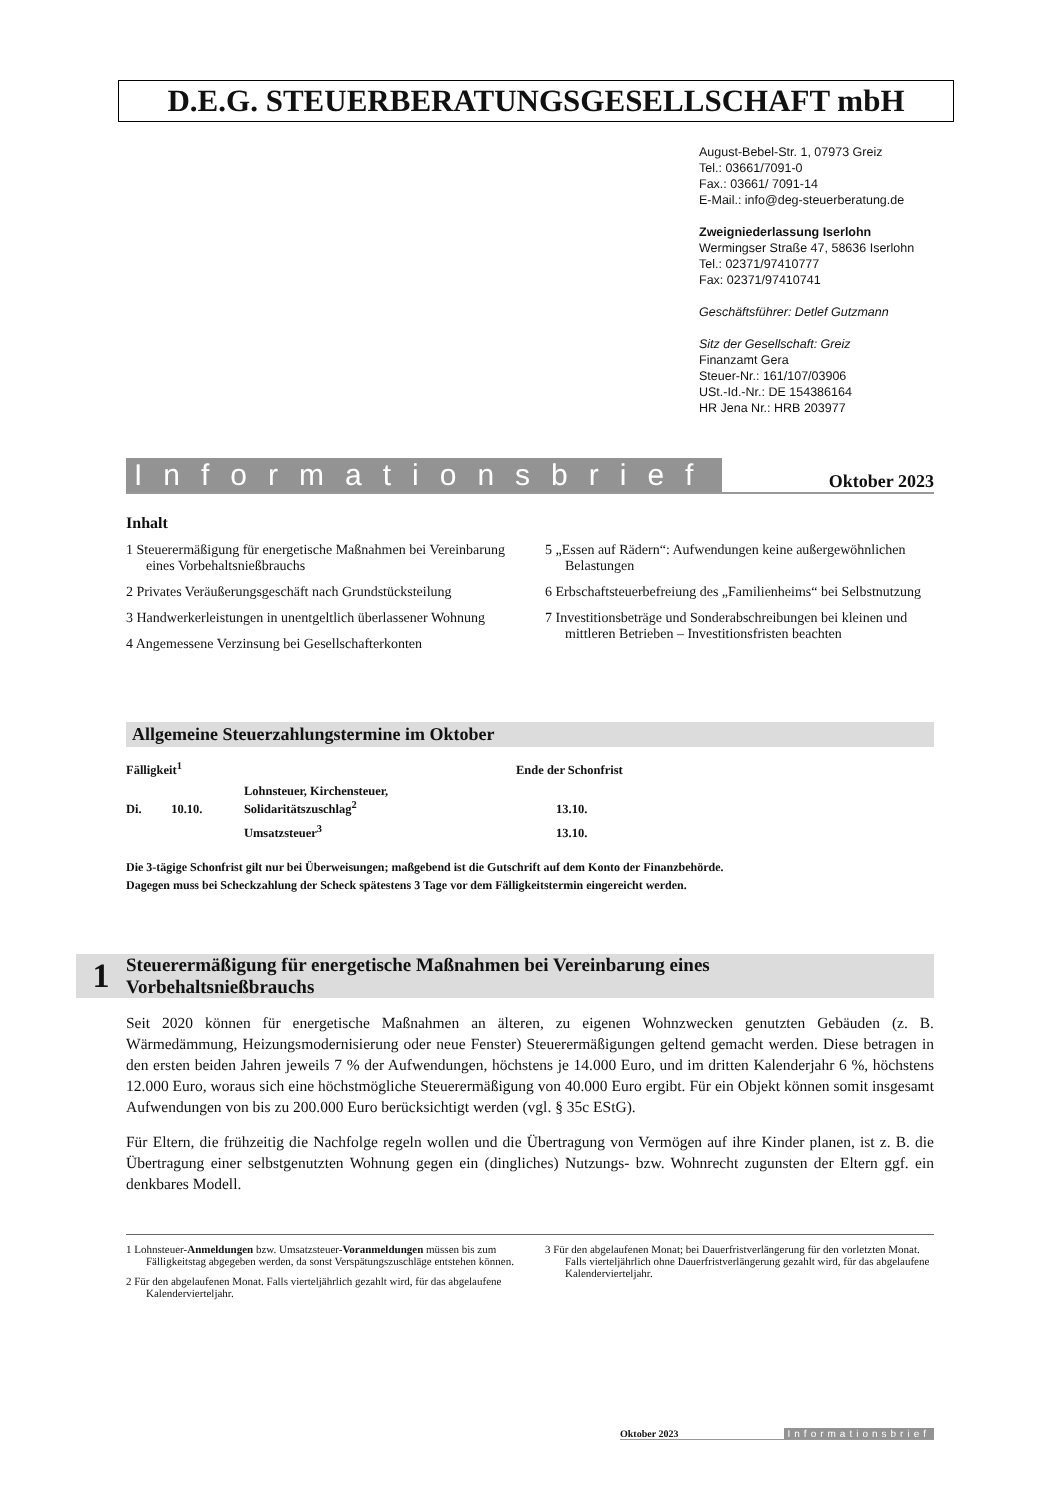D.E.G. STEUERBERATUNGSGESELLSCHAFT mbH
August-Bebel-Str. 1, 07973 Greiz
Tel.: 03661/7091-0
Fax.: 03661/ 7091-14
E-Mail.: info@deg-steuerberatung.de
Zweigniederlassung Iserlohn
Wermingser Straße 47, 58636 Iserlohn
Tel.: 02371/97410777
Fax: 02371/97410741
Geschäftsführer: Detlef Gutzmann
Sitz der Gesellschaft: Greiz
Finanzamt Gera
Steuer-Nr.: 161/107/03906
USt.-Id.-Nr.: DE 154386164
HR Jena Nr.: HRB 203977
Informationsbrief Oktober 2023
Inhalt
1 Steuerermäßigung für energetische Maßnahmen bei Vereinbarung eines Vorbehaltsnießbrauchs
2 Privates Veräußerungsgeschäft nach Grundstücksteilung
3 Handwerkerleistungen in unentgeltlich überlassener Wohnung
4 Angemessene Verzinsung bei Gesellschafterkonten
5 „Essen auf Rädern“: Aufwendungen keine außergewöhnlichen Belastungen
6 Erbschaftsteuerbefreiung des „Familienheims“ bei Selbstnutzung
7 Investitionsbeträge und Sonderabschreibungen bei kleinen und mittleren Betrieben – Investitionsfristen beachten
Allgemeine Steuerzahlungstermine im Oktober
| Fälligkeit<sup>1</sup> | | | Ende der Schonfrist |
| --- | --- | --- | --- |
| Di. | 10.10. | Lohnsteuer, Kirchensteuer, Solidaritätszuschlag<sup>2</sup> | 13.10. |
| | | Umsatzsteuer<sup>3</sup> | 13.10. |
Die 3-tägige Schonfrist gilt nur bei Überweisungen; maßgebend ist die Gutschrift auf dem Konto der Finanzbehörde.
Dagegen muss bei Scheckzahlung der Scheck spätestens 3 Tage vor dem Fälligkeitstermin eingereicht werden.
1 Steuerermäßigung für energetische Maßnahmen bei Vereinbarung eines
Vorbehaltsnießbrauchs
Seit 2020 können für energetische Maßnahmen an älteren, zu eigenen Wohnzwecken genutzten Gebäuden (z. B. Wärmedämmung, Heizungsmodernisierung oder neue Fenster) Steuerermäßigungen geltend gemacht werden. Diese betragen in den ersten beiden Jahren jeweils 7 % der Aufwendungen, höchstens je 14.000 Euro, und im dritten Kalenderjahr 6 %, höchstens 12.000 Euro, woraus sich eine höchstmögliche Steuerermäßigung von 40.000 Euro ergibt. Für ein Objekt können somit insgesamt Aufwendungen von bis zu 200.000 Euro berücksichtigt werden (vgl. § 35c EStG).
Für Eltern, die frühzeitig die Nachfolge regeln wollen und die Übertragung von Vermögen auf ihre Kinder planen, ist z. B. die Übertragung einer selbstgenutzten Wohnung gegen ein (dingliches) Nutzungs- bzw. Wohnrecht zugunsten der Eltern ggf. ein denkbares Modell.
1 Lohnsteuer-Anmeldungen bzw. Umsatzsteuer-Voranmeldungen müssen bis zum Fälligkeitstag abgegeben werden, da sonst Verspätungszuschläge entstehen können.
2 Für den abgelaufenen Monat. Falls vierteljährlich gezahlt wird, für das abgelaufene Kalendervierteljahr.
3 Für den abgelaufenen Monat; bei Dauerfristverlängerung für den vorletzten Monat. Falls vierteljährlich ohne Dauerfristverlängerung gezahlt wird, für das abgelaufene Kalendervierteljahr.
Oktober 2023 Informationsbrief